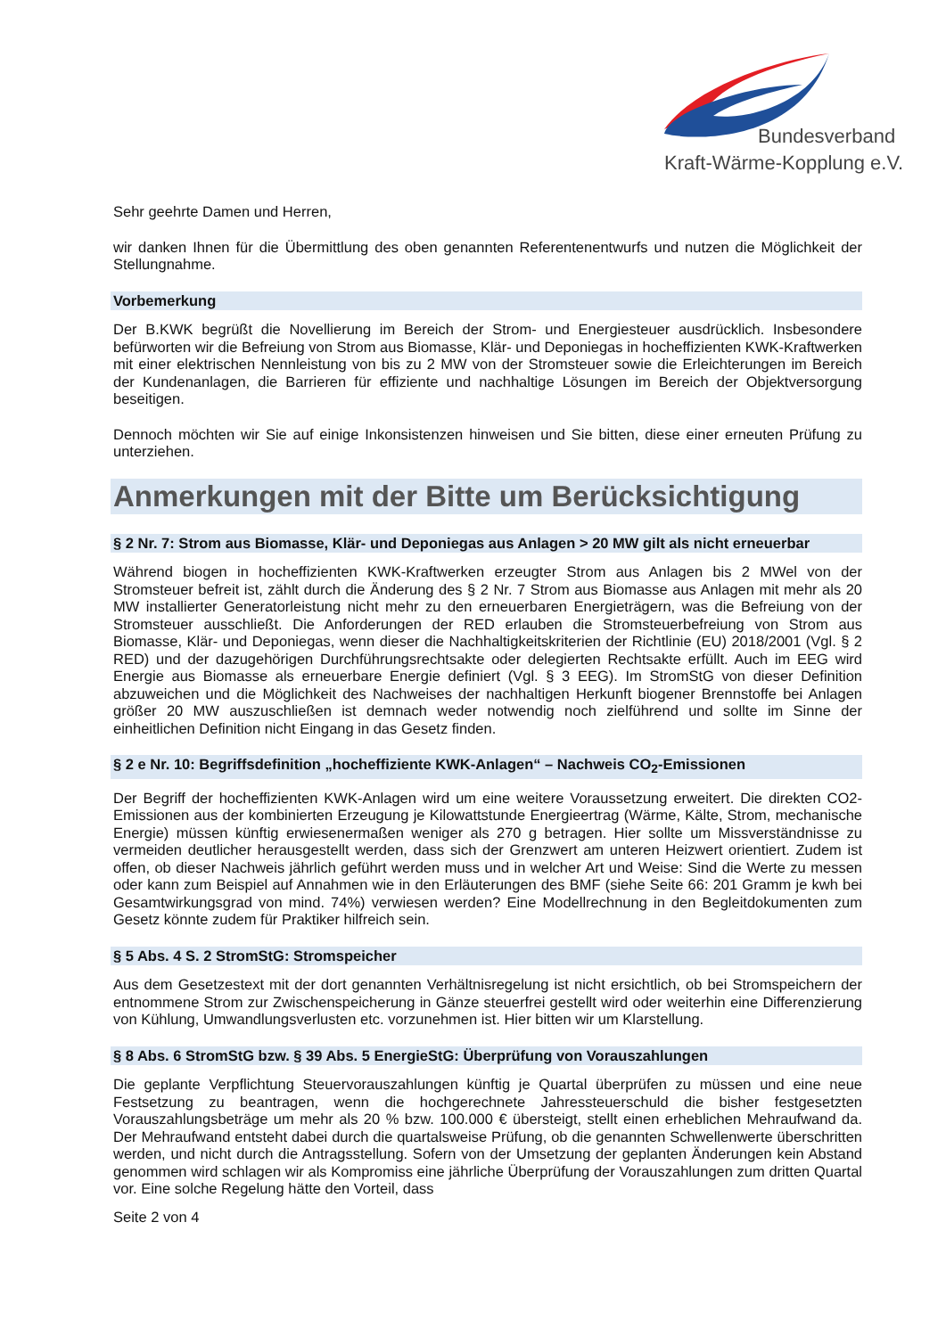Bundesverband
Kraft-Wärme-Kopplung e.V.
Sehr geehrte Damen und Herren,
wir danken Ihnen für die Übermittlung des oben genannten Referentenentwurfs und nutzen die Möglichkeit der Stellungnahme.
Vorbemerkung
Der B.KWK begrüßt die Novellierung im Bereich der Strom- und Energiesteuer ausdrücklich. Insbesondere befürworten wir die Befreiung von Strom aus Biomasse, Klär- und Deponiegas in hocheffizienten KWK-Kraftwerken mit einer elektrischen Nennleistung von bis zu 2 MW von der Stromsteuer sowie die Erleichterungen im Bereich der Kundenanlagen, die Barrieren für effiziente und nachhaltige Lösungen im Bereich der Objektversorgung beseitigen.
Dennoch möchten wir Sie auf einige Inkonsistenzen hinweisen und Sie bitten, diese einer erneuten Prüfung zu unterziehen.
Anmerkungen mit der Bitte um Berücksichtigung
§ 2 Nr. 7: Strom aus Biomasse, Klär- und Deponiegas aus Anlagen > 20 MW gilt als nicht erneuerbar
Während biogen in hocheffizienten KWK-Kraftwerken erzeugter Strom aus Anlagen bis 2 MWel von der Stromsteuer befreit ist, zählt durch die Änderung des § 2 Nr. 7 Strom aus Biomasse aus Anlagen mit mehr als 20 MW installierter Generatorleistung nicht mehr zu den erneuerbaren Energieträgern, was die Befreiung von der Stromsteuer ausschließt. Die Anforderungen der RED erlauben die Stromsteuerbefreiung von Strom aus Biomasse, Klär- und Deponiegas, wenn dieser die Nachhaltigkeitskriterien der Richtlinie (EU) 2018/2001 (Vgl. § 2 RED) und der dazugehörigen Durchführungsrechtsakte oder delegierten Rechtsakte erfüllt. Auch im EEG wird Energie aus Biomasse als erneuerbare Energie definiert (Vgl. § 3 EEG). Im StromStG von dieser Definition abzuweichen und die Möglichkeit des Nachweises der nachhaltigen Herkunft biogener Brennstoffe bei Anlagen größer 20 MW auszuschließen ist demnach weder notwendig noch zielführend und sollte im Sinne der einheitlichen Definition nicht Eingang in das Gesetz finden.
§ 2 e Nr. 10: Begriffsdefinition „hocheffiziente KWK-Anlagen“ – Nachweis CO<sub>2</sub>-Emissionen
Der Begriff der hocheffizienten KWK-Anlagen wird um eine weitere Voraussetzung erweitert. Die direkten CO2-Emissionen aus der kombinierten Erzeugung je Kilowattstunde Energieertrag (Wärme, Kälte, Strom, mechanische Energie) müssen künftig erwiesenermaßen weniger als 270 g betragen. Hier sollte um Missverständnisse zu vermeiden deutlicher herausgestellt werden, dass sich der Grenzwert am unteren Heizwert orientiert. Zudem ist offen, ob dieser Nachweis jährlich geführt werden muss und in welcher Art und Weise: Sind die Werte zu messen oder kann zum Beispiel auf Annahmen wie in den Erläuterungen des BMF (siehe Seite 66: 201 Gramm je kwh bei Gesamtwirkungsgrad von mind. 74%) verwiesen werden? Eine Modellrechnung in den Begleitdokumenten zum Gesetz könnte zudem für Praktiker hilfreich sein.
§ 5 Abs. 4 S. 2 StromStG: Stromspeicher
Aus dem Gesetzestext mit der dort genannten Verhältnisregelung ist nicht ersichtlich, ob bei Stromspeichern der entnommene Strom zur Zwischenspeicherung in Gänze steuerfrei gestellt wird oder weiterhin eine Differenzierung von Kühlung, Umwandlungsverlusten etc. vorzunehmen ist. Hier bitten wir um Klarstellung.
§ 8 Abs. 6 StromStG bzw. § 39 Abs. 5 EnergieStG: Überprüfung von Vorauszahlungen
Die geplante Verpflichtung Steuervorauszahlungen künftig je Quartal überprüfen zu müssen und eine neue Festsetzung zu beantragen, wenn die hochgerechnete Jahressteuerschuld die bisher festgesetzten Vorauszahlungsbeträge um mehr als 20 % bzw. 100.000 € übersteigt, stellt einen erheblichen Mehraufwand da. Der Mehraufwand entsteht dabei durch die quartalsweise Prüfung, ob die genannten Schwellenwerte überschritten werden, und nicht durch die Antragsstellung. Sofern von der Umsetzung der geplanten Änderungen kein Abstand genommen wird schlagen wir als Kompromiss eine jährliche Überprüfung der Vorauszahlungen zum dritten Quartal vor. Eine solche Regelung hätte den Vorteil, dass
Seite 2 von 4